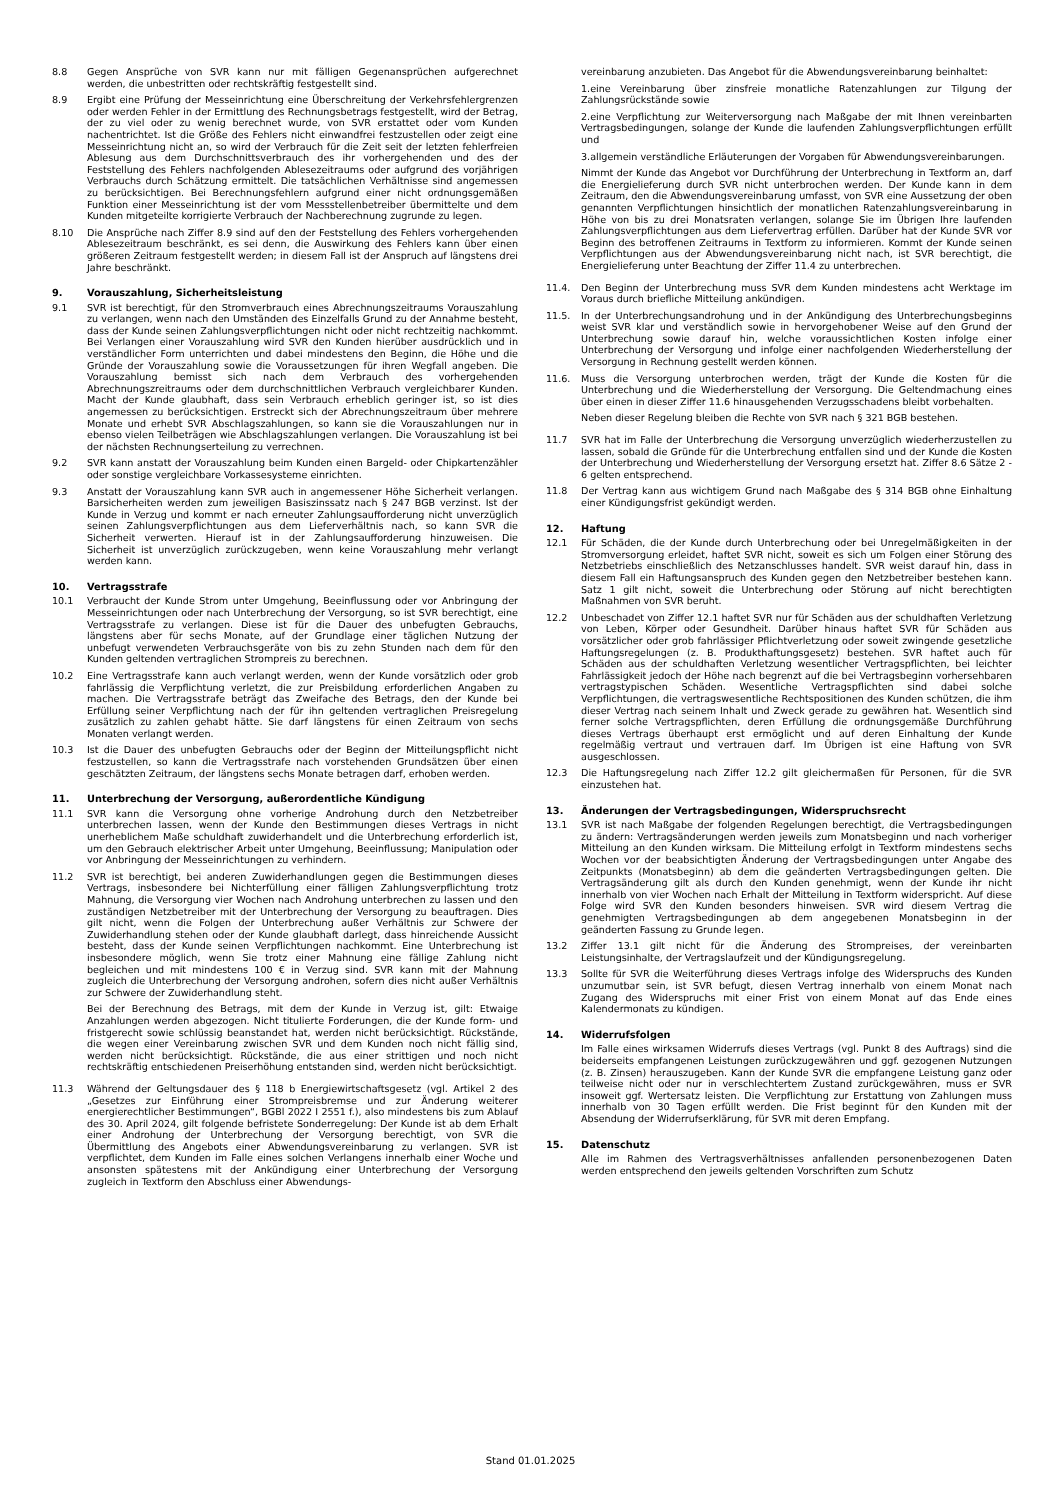8.8 Gegen Ansprüche von SVR kann nur mit fälligen Gegenansprüchen aufgerechnet werden, die unbestritten oder rechtskräftig festgestellt sind.
8.9 Ergibt eine Prüfung der Messeinrichtung eine Überschreitung der Verkehrsfehlergrenzen oder werden Fehler in der Ermittlung des Rechnungsbetrags festgestellt, wird der Betrag, der zu viel oder zu wenig berechnet wurde, von SVR erstattet oder vom Kunden nachentrichtet. Ist die Größe des Fehlers nicht einwandfrei festzustellen oder zeigt eine Messeinrichtung nicht an, so wird der Verbrauch für die Zeit seit der letzten fehlerfreien Ablesung aus dem Durchschnittsverbrauch des ihr vorhergehenden und des der Feststellung des Fehlers nachfolgenden Ablesezeitraums oder aufgrund des vorjährigen Verbrauchs durch Schätzung ermittelt. Die tatsächlichen Verhältnisse sind angemessen zu berücksichtigen. Bei Berechnungsfehlern aufgrund einer nicht ordnungsgemäßen Funktion einer Messeinrichtung ist der vom Messstellenbetreiber übermittelte und dem Kunden mitgeteilte korrigierte Verbrauch der Nachberechnung zugrunde zu legen.
8.10 Die Ansprüche nach Ziffer 8.9 sind auf den der Feststellung des Fehlers vorhergehenden Ablesezeitraum beschränkt, es sei denn, die Auswirkung des Fehlers kann über einen größeren Zeitraum festgestellt werden; in diesem Fall ist der Anspruch auf längstens drei Jahre beschränkt.
9. Vorauszahlung, Sicherheitsleistung
9.1 SVR ist berechtigt, für den Stromverbrauch eines Abrechnungszeitraums Vorauszahlung zu verlangen, wenn nach den Umständen des Einzelfalls Grund zu der Annahme besteht, dass der Kunde seinen Zahlungsverpflichtungen nicht oder nicht rechtzeitig nachkommt. Bei Verlangen einer Vorauszahlung wird SVR den Kunden hierüber ausdrücklich und in verständlicher Form unterrichten und dabei mindestens den Beginn, die Höhe und die Gründe der Vorauszahlung sowie die Voraussetzungen für ihren Wegfall angeben. Die Vorauszahlung bemisst sich nach dem Verbrauch des vorhergehenden Abrechnungszreitraums oder dem durchschnittlichen Verbrauch vergleichbarer Kunden. Macht der Kunde glaubhaft, dass sein Verbrauch erheblich geringer ist, so ist dies angemessen zu berücksichtigen. Erstreckt sich der Abrechnungszeitraum über mehrere Monate und erhebt SVR Abschlagszahlungen, so kann sie die Vorauszahlungen nur in ebenso vielen Teilbeträgen wie Abschlagszahlungen verlangen. Die Vorauszahlung ist bei der nächsten Rechnungserteilung zu verrechnen.
9.2 SVR kann anstatt der Vorauszahlung beim Kunden einen Bargeld- oder Chipkartenzähler oder sonstige vergleichbare Vorkassesysteme einrichten.
9.3 Anstatt der Vorauszahlung kann SVR auch in angemessener Höhe Sicherheit verlangen. Barsicherheiten werden zum jeweiligen Basiszinssatz nach § 247 BGB verzinst. Ist der Kunde in Verzug und kommt er nach erneuter Zahlungsaufforderung nicht unverzüglich seinen Zahlungsverpflichtungen aus dem Lieferverhältnis nach, so kann SVR die Sicherheit verwerten. Hierauf ist in der Zahlungsaufforderung hinzuweisen. Die Sicherheit ist unverzüglich zurückzugeben, wenn keine Vorauszahlung mehr verlangt werden kann.
10. Vertragsstrafe
10.1 Verbraucht der Kunde Strom unter Umgehung, Beeinflussung oder vor Anbringung der Messeinrichtungen oder nach Unterbrechung der Versorgung, so ist SVR berechtigt, eine Vertragsstrafe zu verlangen. Diese ist für die Dauer des unbefugten Gebrauchs, längstens aber für sechs Monate, auf der Grundlage einer täglichen Nutzung der unbefugt verwendeten Verbrauchsgeräte von bis zu zehn Stunden nach dem für den Kunden geltenden vertraglichen Strompreis zu berechnen.
10.2 Eine Vertragsstrafe kann auch verlangt werden, wenn der Kunde vorsätzlich oder grob fahrlässig die Verpflichtung verletzt, die zur Preisbildung erforderlichen Angaben zu machen. Die Vertragsstrafe beträgt das Zweifache des Betrags, den der Kunde bei Erfüllung seiner Verpflichtung nach der für ihn geltenden vertraglichen Preisregelung zusätzlich zu zahlen gehabt hätte. Sie darf längstens für einen Zeitraum von sechs Monaten verlangt werden.
10.3 Ist die Dauer des unbefugten Gebrauchs oder der Beginn der Mitteilungspflicht nicht festzustellen, so kann die Vertragsstrafe nach vorstehenden Grundsätzen über einen geschätzten Zeitraum, der längstens sechs Monate betragen darf, erhoben werden.
11. Unterbrechung der Versorgung, außerordentliche Kündigung
11.1 SVR kann die Versorgung ohne vorherige Androhung durch den Netzbetreiber unterbrechen lassen, wenn der Kunde den Bestimmungen dieses Vertrags in nicht unerheblichem Maße schuldhaft zuwiderhandelt und die Unterbrechung erforderlich ist, um den Gebrauch elektrischer Arbeit unter Umgehung, Beeinflussung; Manipulation oder vor Anbringung der Messeinrichtungen zu verhindern.
11.2 SVR ist berechtigt, bei anderen Zuwiderhandlungen gegen die Bestimmungen dieses Vertrags, insbesondere bei Nichterfüllung einer fälligen Zahlungsverpflichtung trotz Mahnung, die Versorgung vier Wochen nach Androhung unterbrechen zu lassen und den zuständigen Netzbetreiber mit der Unterbrechung der Versorgung zu beauftragen. Dies gilt nicht, wenn die Folgen der Unterbrechung außer Verhältnis zur Schwere der Zuwiderhandlung stehen oder der Kunde glaubhaft darlegt, dass hinreichende Aussicht besteht, dass der Kunde seinen Verpflichtungen nachkommt. Eine Unterbrechung ist insbesondere möglich, wenn Sie trotz einer Mahnung eine fällige Zahlung nicht begleichen und mit mindestens 100 € in Verzug sind. SVR kann mit der Mahnung zugleich die Unterbrechung der Versorgung androhen, sofern dies nicht außer Verhältnis zur Schwere der Zuwiderhandlung steht.
Bei der Berechnung des Betrags, mit dem der Kunde in Verzug ist, gilt: Etwaige Anzahlungen werden abgezogen. Nicht titulierte Forderungen, die der Kunde form- und fristgerecht sowie schlüssig beanstandet hat, werden nicht berücksichtigt. Rückstände, die wegen einer Vereinbarung zwischen SVR und dem Kunden noch nicht fällig sind, werden nicht berücksichtigt. Rückstände, die aus einer strittigen und noch nicht rechtskräftig entschiedenen Preiserhöhung entstanden sind, werden nicht berücksichtigt.
11.3 Während der Geltungsdauer des § 118 b Energiewirtschaftsgesetz (vgl. Artikel 2 des „Gesetzes zur Einführung einer Strompreisbremse und zur Änderung weiterer energierechtlicher Bestimmungen“, BGBl 2022 I 2551 f.), also mindestens bis zum Ablauf des 30. April 2024, gilt folgende befristete Sonderregelung: Der Kunde ist ab dem Erhalt einer Androhung der Unterbrechung der Versorgung berechtigt, von SVR die Übermittlung des Angebots einer Abwendungsvereinbarung zu verlangen. SVR ist verpflichtet, dem Kunden im Falle eines solchen Verlangens innerhalb einer Woche und ansonsten spätestens mit der Ankündigung einer Unterbrechung der Versorgung zugleich in Textform den Abschluss einer Abwendungs-
vereinbarung anzubieten. Das Angebot für die Abwendungsvereinbarung beinhaltet:
1.eine Vereinbarung über zinsfreie monatliche Ratenzahlungen zur Tilgung der Zahlungsrückstände sowie
2.eine Verpflichtung zur Weiterversorgung nach Maßgabe der mit Ihnen vereinbarten Vertragsbedingungen, solange der Kunde die laufenden Zahlungsverpflichtungen erfüllt und
3.allgemein verständliche Erläuterungen der Vorgaben für Abwendungsvereinbarungen.
Nimmt der Kunde das Angebot vor Durchführung der Unterbrechung in Textform an, darf die Energielieferung durch SVR nicht unterbrochen werden. Der Kunde kann in dem Zeitraum, den die Abwendungsvereinbarung umfasst, von SVR eine Aussetzung der oben genannten Verpflichtungen hinsichtlich der monatlichen Ratenzahlungsvereinbarung in Höhe von bis zu drei Monatsraten verlangen, solange Sie im Übrigen Ihre laufenden Zahlungsverpflichtungen aus dem Liefervertrag erfüllen. Darüber hat der Kunde SVR vor Beginn des betroffenen Zeitraums in Textform zu informieren. Kommt der Kunde seinen Verpflichtungen aus der Abwendungsvereinbarung nicht nach, ist SVR berechtigt, die Energielieferung unter Beachtung der Ziffer 11.4 zu unterbrechen.
11.4. Den Beginn der Unterbrechung muss SVR dem Kunden mindestens acht Werktage im Voraus durch briefliche Mitteilung ankündigen.
11.5. In der Unterbrechungsandrohung und in der Ankündigung des Unterbrechungsbeginns weist SVR klar und verständlich sowie in hervorgehobener Weise auf den Grund der Unterbrechung sowie darauf hin, welche voraussichtlichen Kosten infolge einer Unterbrechung der Versorgung und infolge einer nachfolgenden Wiederherstellung der Versorgung in Rechnung gestellt werden können.
11.6. Muss die Versorgung unterbrochen werden, trägt der Kunde die Kosten für die Unterbrechung und die Wiederherstellung der Versorgung. Die Geltendmachung eines über einen in dieser Ziffer 11.6 hinausgehenden Verzugsschadens bleibt vorbehalten.
Neben dieser Regelung bleiben die Rechte von SVR nach § 321 BGB bestehen.
11.7 SVR hat im Falle der Unterbrechung die Versorgung unverzüglich wiederherzustellen zu lassen, sobald die Gründe für die Unterbrechung entfallen sind und der Kunde die Kosten der Unterbrechung und Wiederherstellung der Versorgung ersetzt hat. Ziffer 8.6 Sätze 2 - 6 gelten entsprechend.
11.8 Der Vertrag kann aus wichtigem Grund nach Maßgabe des § 314 BGB ohne Einhaltung einer Kündigungsfrist gekündigt werden.
12. Haftung
12.1 Für Schäden, die der Kunde durch Unterbrechung oder bei Unregelmäßigkeiten in der Stromversorgung erleidet, haftet SVR nicht, soweit es sich um Folgen einer Störung des Netzbetriebs einschließlich des Netzanschlusses handelt. SVR weist darauf hin, dass in diesem Fall ein Haftungsanspruch des Kunden gegen den Netzbetreiber bestehen kann. Satz 1 gilt nicht, soweit die Unterbrechung oder Störung auf nicht berechtigten Maßnahmen von SVR beruht.
12.2 Unbeschadet von Ziffer 12.1 haftet SVR nur für Schäden aus der schuldhaften Verletzung von Leben, Körper oder Gesundheit. Darüber hinaus haftet SVR für Schäden aus vorsätzlicher oder grob fahrlässiger Pflichtverletzung oder soweit zwingende gesetzliche Haftungsregelungen (z. B. Produkthaftungsgesetz) bestehen. SVR haftet auch für Schäden aus der schuldhaften Verletzung wesentlicher Vertragspflichten, bei leichter Fahrlässigkeit jedoch der Höhe nach begrenzt auf die bei Vertragsbeginn vorhersehbaren vertragstypischen Schäden. Wesentliche Vertragspflichten sind dabei solche Verpflichtungen, die vertragswesentliche Rechtspositionen des Kunden schützen, die ihm dieser Vertrag nach seinem Inhalt und Zweck gerade zu gewähren hat. Wesentlich sind ferner solche Vertragspflichten, deren Erfüllung die ordnungsgemäße Durchführung dieses Vertrags überhaupt erst ermöglicht und auf deren Einhaltung der Kunde regelmäßig vertraut und vertrauen darf. Im Übrigen ist eine Haftung von SVR ausgeschlossen.
12.3 Die Haftungsregelung nach Ziffer 12.2 gilt gleichermaßen für Personen, für die SVR einzustehen hat.
13. Änderungen der Vertragsbedingungen, Widerspruchsrecht
13.1 SVR ist nach Maßgabe der folgenden Regelungen berechtigt, die Vertragsbedingungen zu ändern: Vertragsänderungen werden jeweils zum Monatsbeginn und nach vorheriger Mitteilung an den Kunden wirksam. Die Mitteilung erfolgt in Textform mindestens sechs Wochen vor der beabsichtigten Änderung der Vertragsbedingungen unter Angabe des Zeitpunkts (Monatsbeginn) ab dem die geänderten Vertragsbedingungen gelten. Die Vertragsänderung gilt als durch den Kunden genehmigt, wenn der Kunde ihr nicht innerhalb von vier Wochen nach Erhalt der Mitteilung in Textform widerspricht. Auf diese Folge wird SVR den Kunden besonders hinweisen. SVR wird diesem Vertrag die genehmigten Vertragsbedingungen ab dem angegebenen Monatsbeginn in der geänderten Fassung zu Grunde legen.
13.2 Ziffer 13.1 gilt nicht für die Änderung des Strompreises, der vereinbarten Leistungsinhalte, der Vertragslaufzeit und der Kündigungsregelung.
13.3 Sollte für SVR die Weiterführung dieses Vertrags infolge des Widerspruchs des Kunden unzumutbar sein, ist SVR befugt, diesen Vertrag innerhalb von einem Monat nach Zugang des Widerspruchs mit einer Frist von einem Monat auf das Ende eines Kalendermonats zu kündigen.
14. Widerrufsfolgen
Im Falle eines wirksamen Widerrufs dieses Vertrags (vgl. Punkt 8 des Auftrags) sind die beiderseits empfangenen Leistungen zurückzugewähren und ggf. gezogenen Nutzungen (z. B. Zinsen) herauszugeben. Kann der Kunde SVR die empfangene Leistung ganz oder teilweise nicht oder nur in verschlechtertem Zustand zurückgewähren, muss er SVR insoweit ggf. Wertersatz leisten. Die Verpflichtung zur Erstattung von Zahlungen muss innerhalb von 30 Tagen erfüllt werden. Die Frist beginnt für den Kunden mit der Absendung der Widerrufserklärung, für SVR mit deren Empfang.
15. Datenschutz
Alle im Rahmen des Vertragsverhältnisses anfallenden personenbezogenen Daten werden entsprechend den jeweils geltenden Vorschriften zum Schutz
Stand 01.01.2025